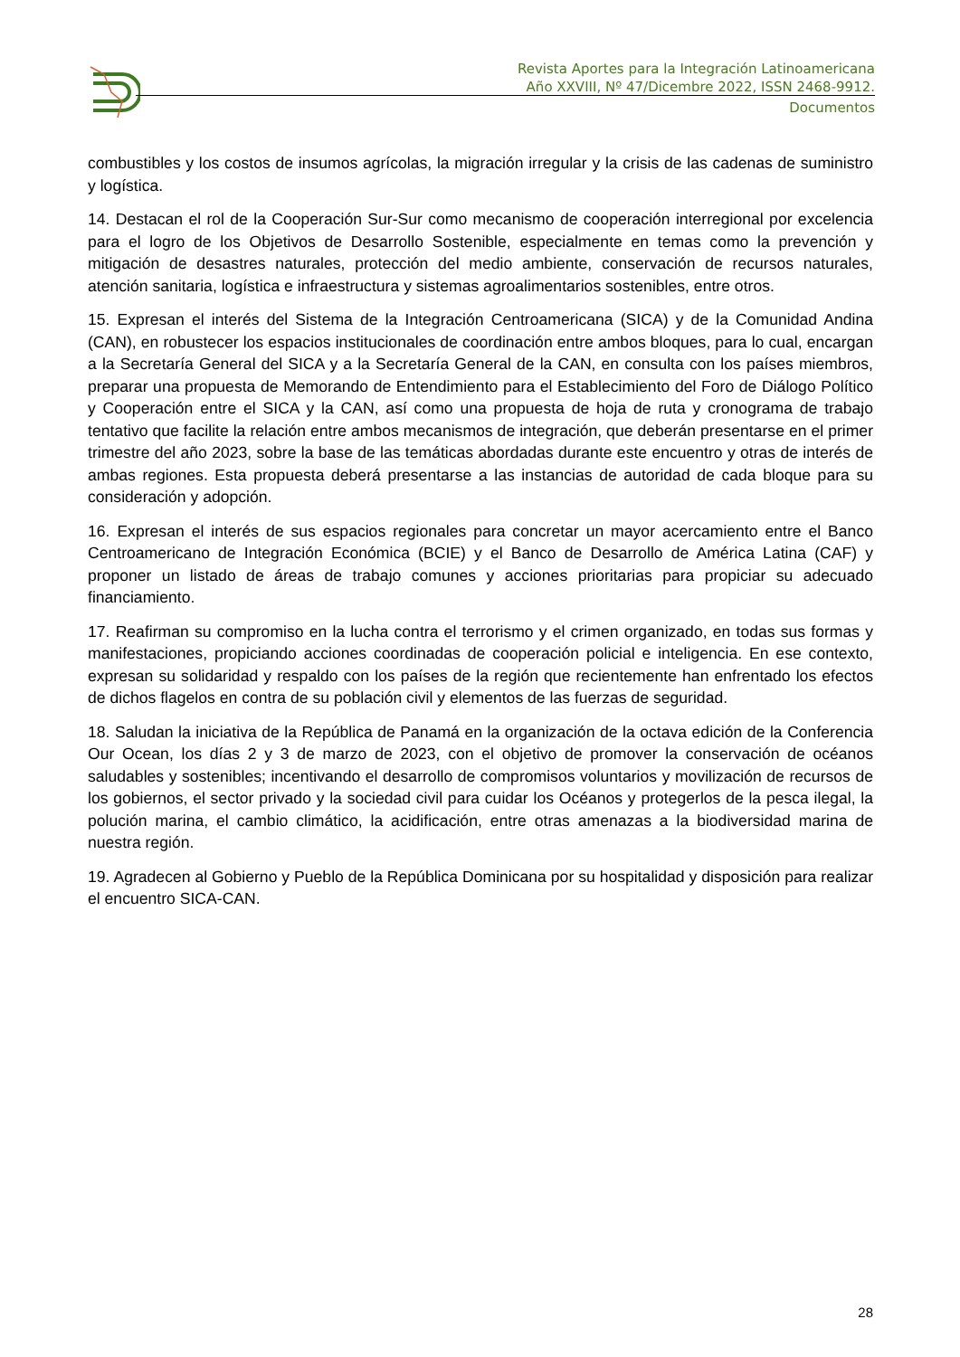Revista Aportes para la Integración Latinoamericana
Año XXVIII, Nº 47/Dicembre 2022, ISSN 2468-9912.
Documentos
combustibles y los costos de insumos agrícolas, la migración irregular y la crisis de las cadenas de suministro y logística.
14. Destacan el rol de la Cooperación Sur-Sur como mecanismo de cooperación interregional por excelencia para el logro de los Objetivos de Desarrollo Sostenible, especialmente en temas como la prevención y mitigación de desastres naturales, protección del medio ambiente, conservación de recursos naturales, atención sanitaria, logística e infraestructura y sistemas agroalimentarios sostenibles, entre otros.
15. Expresan el interés del Sistema de la Integración Centroamericana (SICA) y de la Comunidad Andina (CAN), en robustecer los espacios institucionales de coordinación entre ambos bloques, para lo cual, encargan a la Secretaría General del SICA y a la Secretaría General de la CAN, en consulta con los países miembros, preparar una propuesta de Memorando de Entendimiento para el Establecimiento del Foro de Diálogo Político y Cooperación entre el SICA y la CAN, así como una propuesta de hoja de ruta y cronograma de trabajo tentativo que facilite la relación entre ambos mecanismos de integración, que deberán presentarse en el primer trimestre del año 2023, sobre la base de las temáticas abordadas durante este encuentro y otras de interés de ambas regiones. Esta propuesta deberá presentarse a las instancias de autoridad de cada bloque para su consideración y adopción.
16. Expresan el interés de sus espacios regionales para concretar un mayor acercamiento entre el Banco Centroamericano de Integración Económica (BCIE) y el Banco de Desarrollo de América Latina (CAF) y proponer un listado de áreas de trabajo comunes y acciones prioritarias para propiciar su adecuado financiamiento.
17. Reafirman su compromiso en la lucha contra el terrorismo y el crimen organizado, en todas sus formas y manifestaciones, propiciando acciones coordinadas de cooperación policial e inteligencia. En ese contexto, expresan su solidaridad y respaldo con los países de la región que recientemente han enfrentado los efectos de dichos flagelos en contra de su población civil y elementos de las fuerzas de seguridad.
18. Saludan la iniciativa de la República de Panamá en la organización de la octava edición de la Conferencia Our Ocean, los días 2 y 3 de marzo de 2023, con el objetivo de promover la conservación de océanos saludables y sostenibles; incentivando el desarrollo de compromisos voluntarios y movilización de recursos de los gobiernos, el sector privado y la sociedad civil para cuidar los Océanos y protegerlos de la pesca ilegal, la polución marina, el cambio climático, la acidificación, entre otras amenazas a la biodiversidad marina de nuestra región.
19. Agradecen al Gobierno y Pueblo de la República Dominicana por su hospitalidad y disposición para realizar el encuentro SICA-CAN.
28